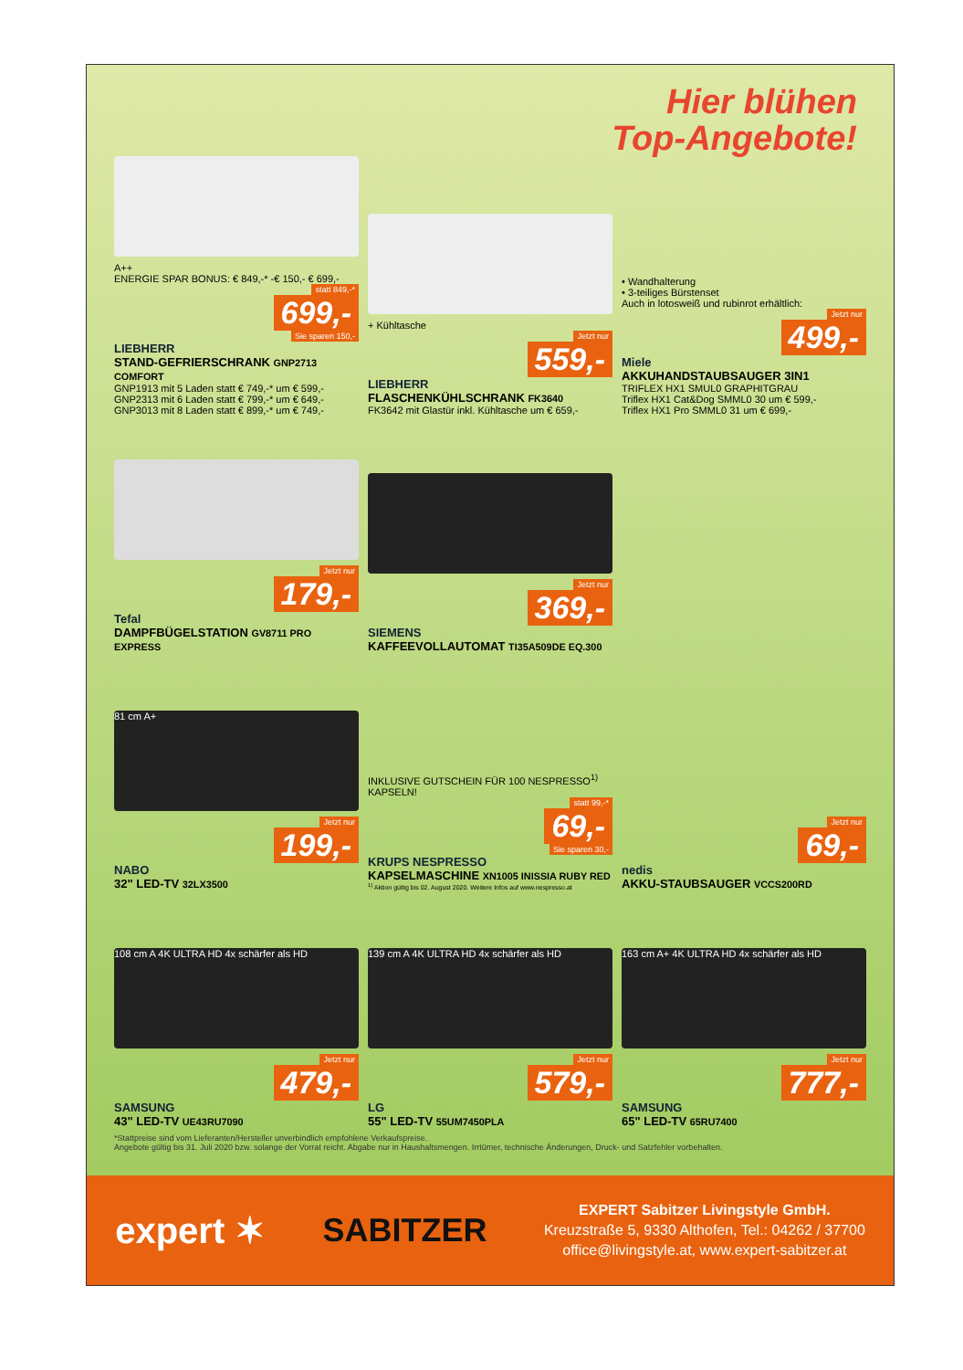Hier blühen
Top-Angebote!
A++
ENERGIE SPAR BONUS: € 849,-* -€ 150,- € 699,-
statt 849,-*
699,-
Sie sparen 150,-
LIEBHERR
STAND-GEFRIERSCHRANK GNP2713 COMFORT
GNP1913 mit 5 Laden statt € 749,-* um € 599,-
GNP2313 mit 6 Laden statt € 799,-* um € 649,-
GNP3013 mit 8 Laden statt € 899,-* um € 749,-
+ Kühltasche
Jetzt nur
559,-
LIEBHERR
FLASCHENKÜHLSCHRANK FK3640
FK3642 mit Glastür inkl. Kühltasche um € 659,-
• Wandhalterung
• 3-teiliges Bürstenset
Auch in lotosweiß und rubinrot erhältlich:
Jetzt nur
499,-
Miele
AKKUHANDSTAUBSAUGER 3IN1
TRIFLEX HX1 SMUL0 GRAPHITGRAU
Triflex HX1 Cat&Dog SMML0 30 um € 599,-
Triflex HX1 Pro SMML0 31 um € 699,-
Jetzt nur
179,-
Tefal
DAMPFBÜGELSTATION GV8711 PRO EXPRESS
Jetzt nur
369,-
SIEMENS
KAFFEEVOLLAUTOMAT TI35A509DE EQ.300
81 cm A+
Jetzt nur
199,-
NABO
32" LED-TV 32LX3500
INKLUSIVE GUTSCHEIN FÜR 100 NESPRESSO<sup>1)</sup> KAPSELN!
statt 99,-*
69,-
Sie sparen 30,-
KRUPS NESPRESSO
KAPSELMASCHINE XN1005 INISSIA RUBY RED
<sup>1)</sup> Aktion gültig bis 02. August 2020. Weitere Infos auf www.nespresso.at
Jetzt nur
69,-
nedis
AKKU-STAUBSAUGER VCCS200RD
108 cm A 4K ULTRA HD 4x schärfer als HD
Jetzt nur
479,-
SAMSUNG
43" LED-TV UE43RU7090
139 cm A 4K ULTRA HD 4x schärfer als HD
Jetzt nur
579,-
LG
55" LED-TV 55UM7450PLA
163 cm A+ 4K ULTRA HD 4x schärfer als HD
Jetzt nur
777,-
SAMSUNG
65" LED-TV 65RU7400
*Stattpreise sind vom Lieferanten/Hersteller unverbindlich empfohlene Verkaufspreise.
Angebote gültig bis 31. Juli 2020 bzw. solange der Vorrat reicht. Abgabe nur in Haushaltsmengen. Irrtümer, technische Änderungen, Druck- und Satzfehler vorbehalten.
expert ✶ SABITZER
EXPERT Sabitzer Livingstyle GmbH.
Kreuzstraße 5, 9330 Althofen, Tel.: 04262 / 37700
office@livingstyle.at, www.expert-sabitzer.at